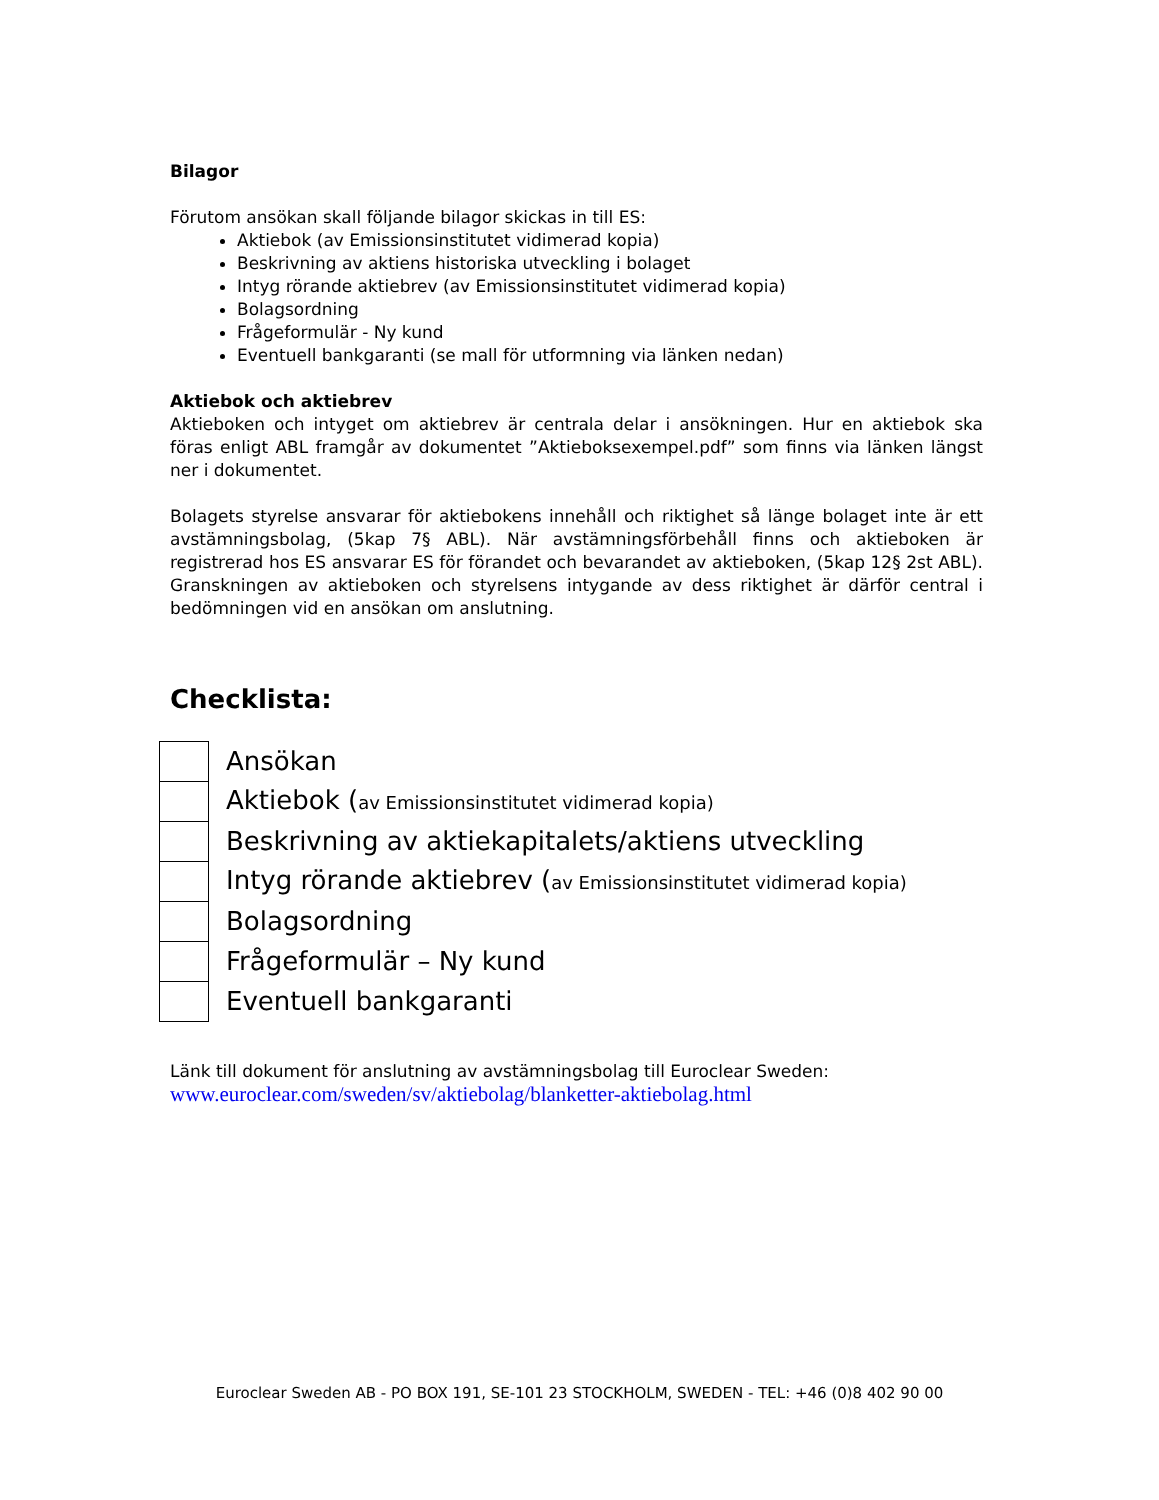Bilagor
Förutom ansökan skall följande bilagor skickas in till ES:
Aktiebok (av Emissionsinstitutet vidimerad kopia)
Beskrivning av aktiens historiska utveckling i bolaget
Intyg rörande aktiebrev (av Emissionsinstitutet vidimerad kopia)
Bolagsordning
Frågeformulär - Ny kund
Eventuell bankgaranti (se mall för utformning via länken nedan)
Aktiebok och aktiebrev
Aktieboken och intyget om aktiebrev är centrala delar i ansökningen. Hur en aktiebok ska föras enligt ABL framgår av dokumentet ”Aktieboksexempel.pdf” som finns via länken längst ner i dokumentet.
Bolagets styrelse ansvarar för aktiebokens innehåll och riktighet så länge bolaget inte är ett avstämningsbolag, (5kap 7§ ABL). När avstämningsförbehåll finns och aktieboken är registrerad hos ES ansvarar ES för förandet och bevarandet av aktieboken, (5kap 12§ 2st ABL). Granskningen av aktieboken och styrelsens intygande av dess riktighet är därför central i bedömningen vid en ansökan om anslutning.
Checklista:
| | Ansökan |
| | Aktiebok ( av Emissionsinstitutet vidimerad kopia) |
| | Beskrivning av aktiekapitalets/aktiens utveckling |
| | Intyg rörande aktiebrev ( av Emissionsinstitutet vidimerad kopia) |
| | Bolagsordning |
| | Frågeformulär – Ny kund |
| | Eventuell bankgaranti |
Länk till dokument för anslutning av avstämningsbolag till Euroclear Sweden:
www.euroclear.com/sweden/sv/aktiebolag/blanketter-aktiebolag.html
Euroclear Sweden AB - PO BOX 191, SE-101 23 STOCKHOLM, SWEDEN - TEL: +46 (0)8 402 90 00